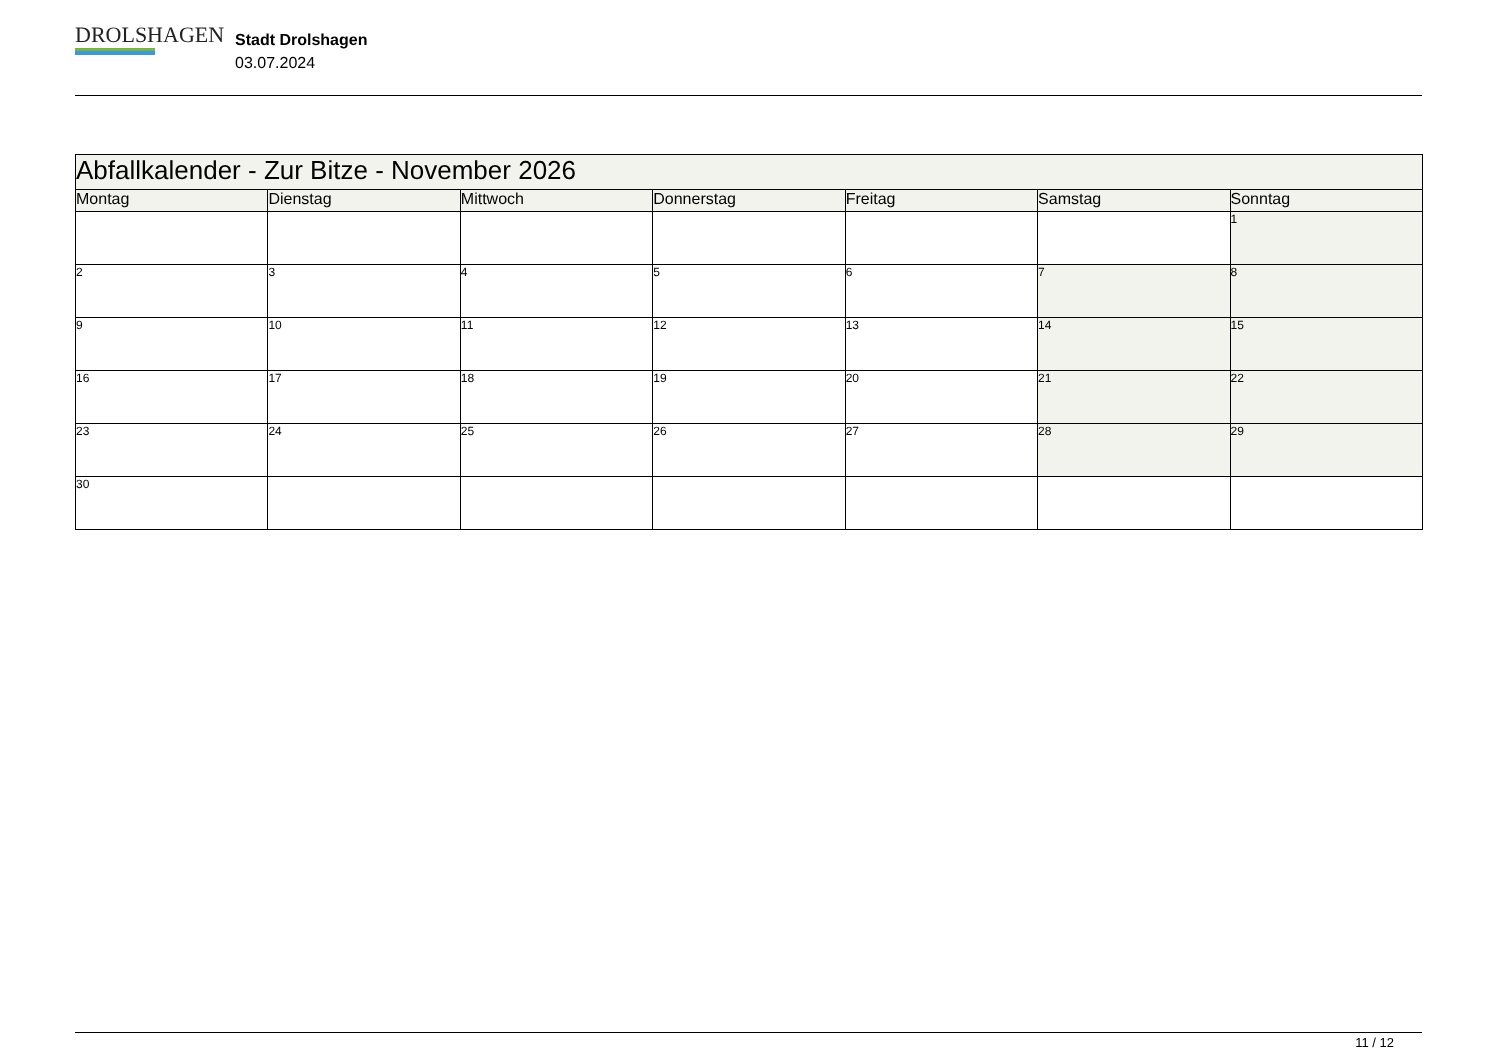DROLSHAGEN
Stadt Drolshagen
03.07.2024
| Abfallkalender - Zur Bitze - November 2026 | | | | | | |
| --- | --- | --- | --- | --- | --- | --- |
| Montag | Dienstag | Mittwoch | Donnerstag | Freitag | Samstag | Sonntag |
| | | | | | | 1 |
| 2 | 3 | 4 | 5 | 6 | 7 | 8 |
| 9 | 10 | 11 | 12 | 13 | 14 | 15 |
| 16 | 17 | 18 | 19 | 20 | 21 | 22 |
| 23 | 24 | 25 | 26 | 27 | 28 | 29 |
| 30 | | | | | | |
11 / 12